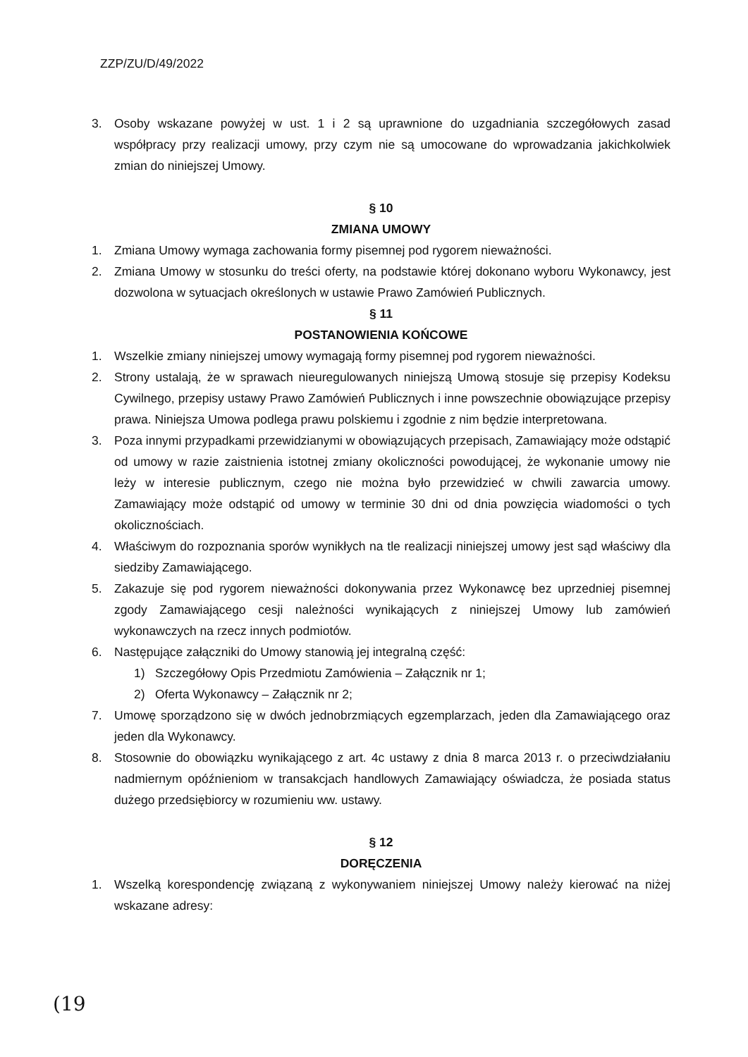ZZP/ZU/D/49/2022
3. Osoby wskazane powyżej w ust. 1 i 2 są uprawnione do uzgadniania szczegółowych zasad współpracy przy realizacji umowy, przy czym nie są umocowane do wprowadzania jakichkolwiek zmian do niniejszej Umowy.
§ 10
ZMIANA UMOWY
1. Zmiana Umowy wymaga zachowania formy pisemnej pod rygorem nieważności.
2. Zmiana Umowy w stosunku do treści oferty, na podstawie której dokonano wyboru Wykonawcy, jest dozwolona w sytuacjach określonych w ustawie Prawo Zamówień Publicznych.
§ 11
POSTANOWIENIA KOŃCOWE
1. Wszelkie zmiany niniejszej umowy wymagają formy pisemnej pod rygorem nieważności.
2. Strony ustalają, że w sprawach nieuregulowanych niniejszą Umową stosuje się przepisy Kodeksu Cywilnego, przepisy ustawy Prawo Zamówień Publicznych i inne powszechnie obowiązujące przepisy prawa. Niniejsza Umowa podlega prawu polskiemu i zgodnie z nim będzie interpretowana.
3. Poza innymi przypadkami przewidzianymi w obowiązujących przepisach, Zamawiający może odstąpić od umowy w razie zaistnienia istotnej zmiany okoliczności powodującej, że wykonanie umowy nie leży w interesie publicznym, czego nie można było przewidzieć w chwili zawarcia umowy. Zamawiający może odstąpić od umowy w terminie 30 dni od dnia powzięcia wiadomości o tych okolicznościach.
4. Właściwym do rozpoznania sporów wynikłych na tle realizacji niniejszej umowy jest sąd właściwy dla siedziby Zamawiającego.
5. Zakazuje się pod rygorem nieważności dokonywania przez Wykonawcę bez uprzedniej pisemnej zgody Zamawiającego cesji należności wynikających z niniejszej Umowy lub zamówień wykonawczych na rzecz innych podmiotów.
6. Następujące załączniki do Umowy stanowią jej integralną część:
1) Szczegółowy Opis Przedmiotu Zamówienia – Załącznik nr 1;
2) Oferta Wykonawcy – Załącznik nr 2;
7. Umowę sporządzono się w dwóch jednobrzmiących egzemplarzach, jeden dla Zamawiającego oraz jeden dla Wykonawcy.
8. Stosownie do obowiązku wynikającego z art. 4c ustawy z dnia 8 marca 2013 r. o przeciwdziałaniu nadmiernym opóźnieniom w transakcjach handlowych Zamawiający oświadcza, że posiada status dużego przedsiębiorcy w rozumieniu ww. ustawy.
§ 12
DORĘCZENIA
1. Wszelką korespondencję związaną z wykonywaniem niniejszej Umowy należy kierować na niżej wskazane adresy:
(19